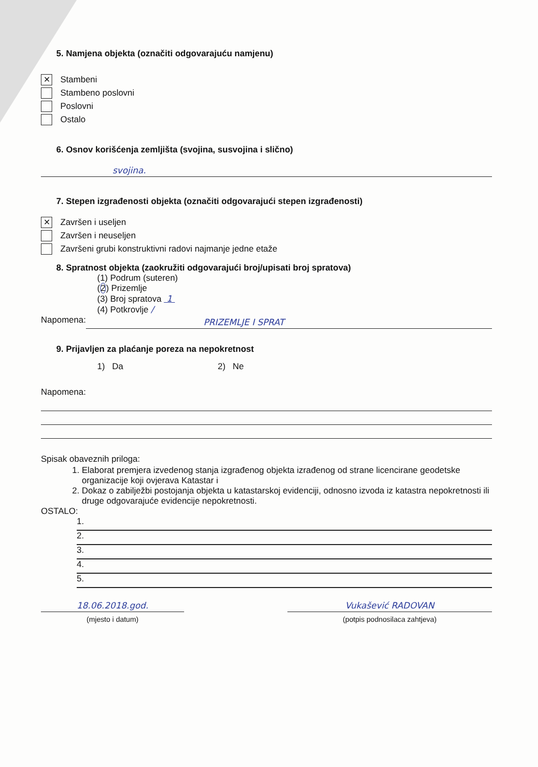5. Namjena objekta (označiti odgovarajuću namjenu)
✕ Stambeni
Stambeno poslovni
Poslovni
Ostalo
6. Osnov korišćenja zemljišta (svojina, susvojina i slično)
svojina.
7. Stepen izgrađenosti objekta (označiti odgovarajući stepen izgrađenosti)
✕ Završen i useljen
Završen i neuseljen
Završeni grubi konstruktivni radovi najmanje jedne etaže
8. Spratnost objekta (zaokružiti odgovarajući broj/upisati broj spratova)
(1) Podrum (suteren)
(2) Prizemlje
(3) Broj spratova 1
(4) Potkrovlje /
Napomena:
PRIZEMLJE I SPRAT
9. Prijavljen za plaćanje poreza na nepokretnost
1) Da 2) Ne
Napomena:
Spisak obaveznih priloga:
1. Elaborat premjera izvedenog stanja izgrađenog objekta izrađenog od strane licencirane geodetske organizacije koji ovjerava Katastar i
2. Dokaz o zabilježbi postojanja objekta u katastarskoj evidenciji, odnosno izvoda iz katastra nepokretnosti ili druge odgovarajuće evidencije nepokretnosti.
OSTALO:
1.
2.
3.
4.
5.
18.06.2018.god.
(mjesto i datum)
Vukašević RADOVAN
(potpis podnosilaca zahtjeva)